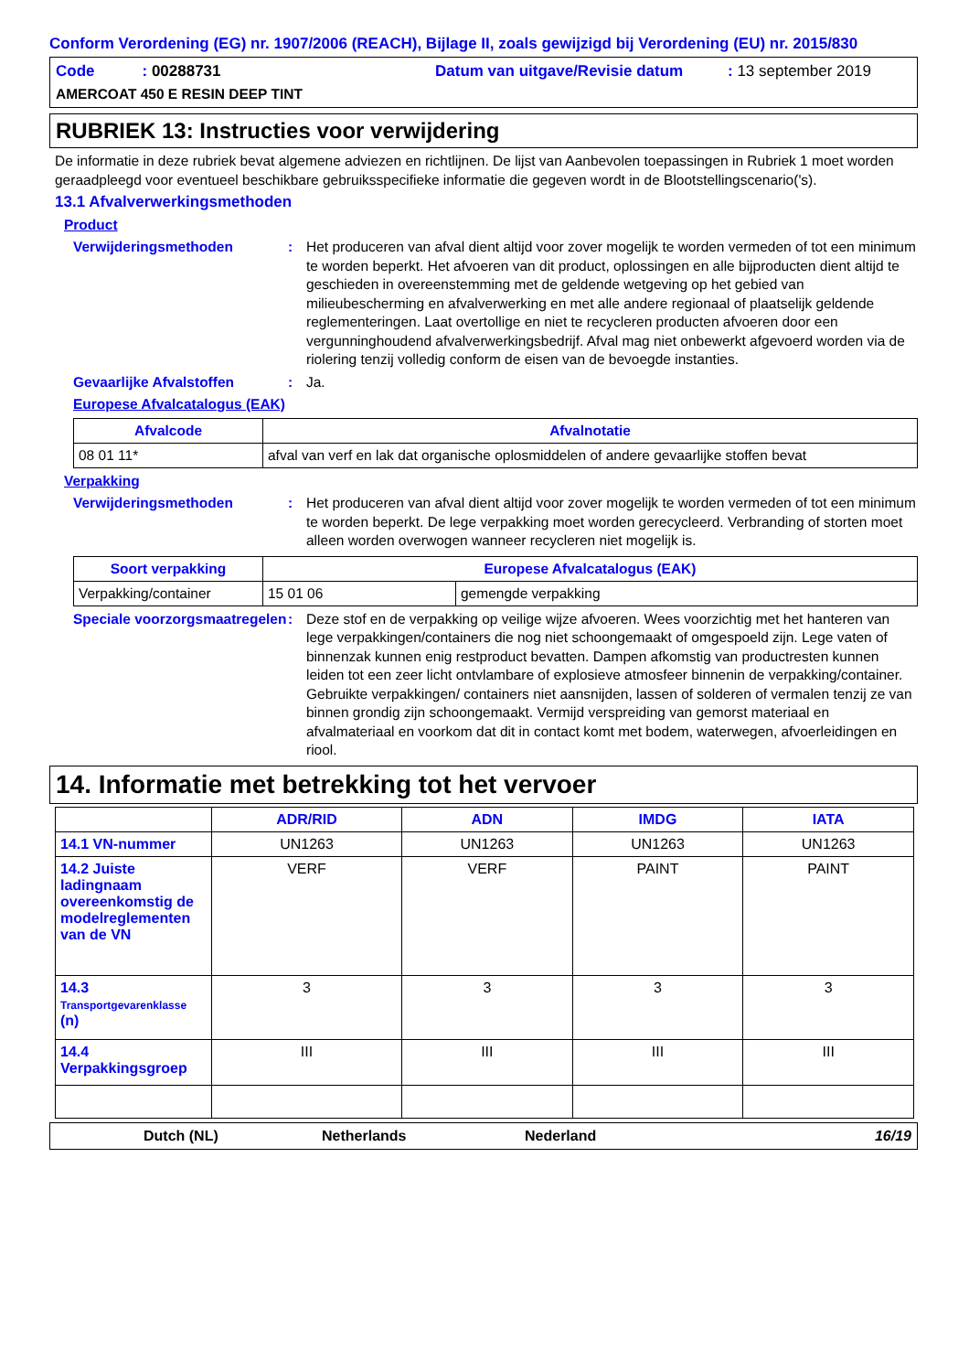Conform Verordening (EG) nr. 1907/2006 (REACH), Bijlage II, zoals gewijzigd bij Verordening (EU) nr. 2015/830
Code : 00288731 Datum van uitgave/Revisie datum: 13 september 2019
AMERCOAT 450 E RESIN DEEP TINT
RUBRIEK 13: Instructies voor verwijdering
De informatie in deze rubriek bevat algemene adviezen en richtlijnen. De lijst van Aanbevolen toepassingen in Rubriek 1 moet worden geraadpleegd voor eventueel beschikbare gebruiksspecifieke informatie die gegeven wordt in de Blootstellingscenario('s).
13.1 Afvalverwerkingsmethoden
Product
Verwijderingsmethoden: Het produceren van afval dient altijd voor zover mogelijk te worden vermeden of tot een minimum te worden beperkt. Het afvoeren van dit product, oplossingen en alle bijproducten dient altijd te geschieden in overeenstemming met de geldende wetgeving op het gebied van milieubescherming en afvalverwerking en met alle andere regionaal of plaatselijk geldende reglementeringen. Laat overtollige en niet te recycleren producten afvoeren door een vergunninghoudend afvalverwerkingsbedrijf. Afval mag niet onbewerkt afgevoerd worden via de riolering tenzij volledig conform de eisen van de bevoegde instanties.
Gevaarlijke Afvalstoffen: Ja.
Europese Afvalcatalogus (EAK)
| Afvalcode | Afvalnotatie |
| --- | --- |
| 08 01 11* | afval van verf en lak dat organische oplosmiddelen of andere gevaarlijke stoffen bevat |
Verpakking
Verwijderingsmethoden: Het produceren van afval dient altijd voor zover mogelijk te worden vermeden of tot een minimum te worden beperkt. De lege verpakking moet worden gerecycleerd. Verbranding of storten moet alleen worden overwogen wanneer recycleren niet mogelijk is.
| Soort verpakking | Europese Afvalcatalogus (EAK) | |
| --- | --- | --- |
| Verpakking/container | 15 01 06 | gemengde verpakking |
Speciale voorzorgsmaatregelen: Deze stof en de verpakking op veilige wijze afvoeren. Wees voorzichtig met het hanteren van lege verpakkingen/containers die nog niet schoongemaakt of omgespoeld zijn. Lege vaten of binnenzak kunnen enig restproduct bevatten. Dampen afkomstig van productresten kunnen leiden tot een zeer licht ontvlambare of explosieve atmosfeer binnenin de verpakking/container. Gebruikte verpakkingen/ containers niet aansnijden, lassen of solderen of vermalen tenzij ze van binnen grondig zijn schoongemaakt. Vermijd verspreiding van gemorst materiaal en afvalmateriaal en voorkom dat dit in contact komt met bodem, waterwegen, afvoerleidingen en riool.
14. Informatie met betrekking tot het vervoer
| | ADR/RID | ADN | IMDG | IATA |
| --- | --- | --- | --- | --- |
| 14.1 VN-nummer | UN1263 | UN1263 | UN1263 | UN1263 |
| 14.2 Juiste ladingnaam overeenkomstig de modelreglementen van de VN | VERF | VERF | PAINT | PAINT |
| 14.3 Transportgevarenklasse (n) | 3 | 3 | 3 | 3 |
| 14.4 Verpakkingsgroep | III | III | III | III |
Dutch (NL) Netherlands Nederland 16/19